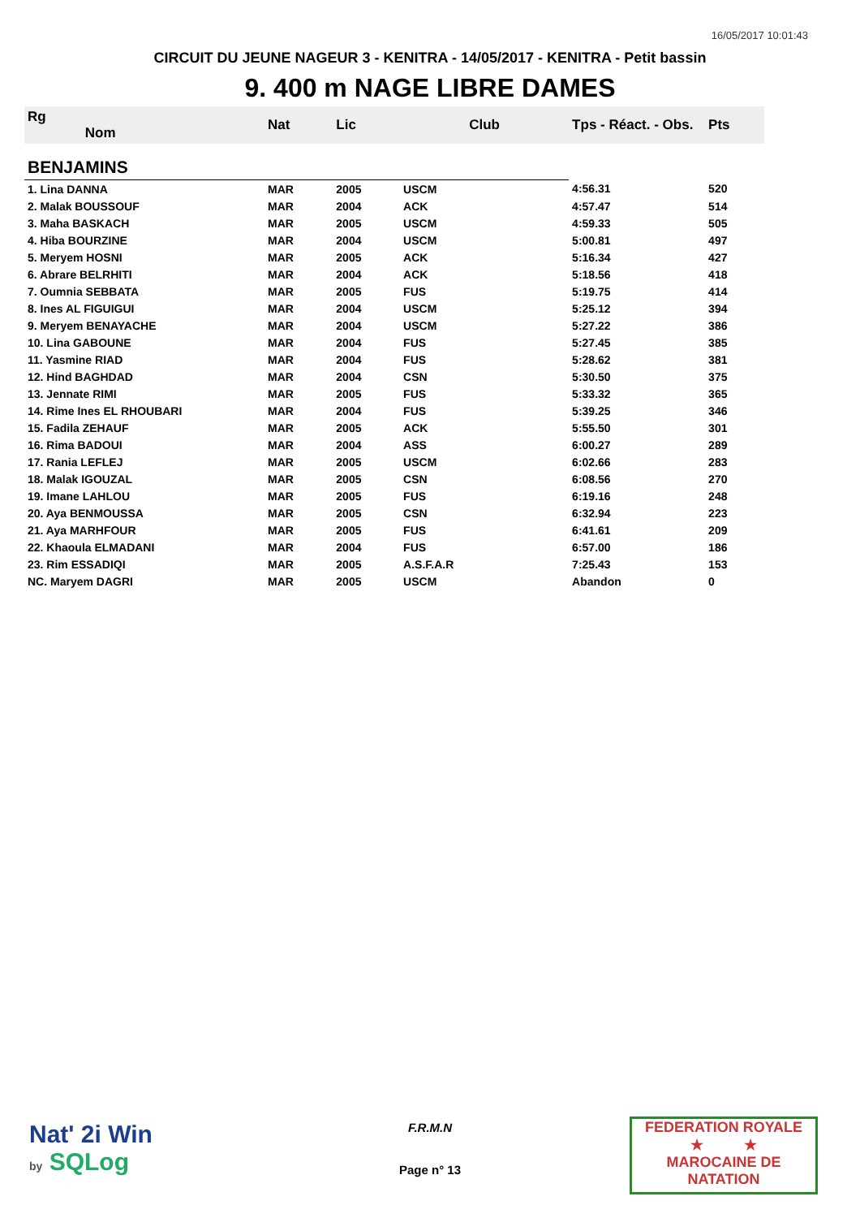16/05/2017 10:01:43
CIRCUIT DU JEUNE NAGEUR 3 - KENITRA - 14/05/2017 - KENITRA - Petit bassin
9. 400 m NAGE LIBRE DAMES
| Rg Nom | | Nat | Lic | Club | Tps - Réact. - Obs. | Pts |
| --- | --- | --- | --- | --- | --- | --- |
| BENJAMINS | | | | | | |
| 1. Lina DANNA | | MAR | 2005 | USCM | 4:56.31 | 520 |
| 2. Malak BOUSSOUF | | MAR | 2004 | ACK | 4:57.47 | 514 |
| 3. Maha BASKACH | | MAR | 2005 | USCM | 4:59.33 | 505 |
| 4. Hiba BOURZINE | | MAR | 2004 | USCM | 5:00.81 | 497 |
| 5. Meryem HOSNI | | MAR | 2005 | ACK | 5:16.34 | 427 |
| 6. Abrare BELRHITI | | MAR | 2004 | ACK | 5:18.56 | 418 |
| 7. Oumnia SEBBATA | | MAR | 2005 | FUS | 5:19.75 | 414 |
| 8. Ines AL FIGUIGUI | | MAR | 2004 | USCM | 5:25.12 | 394 |
| 9. Meryem BENAYACHE | | MAR | 2004 | USCM | 5:27.22 | 386 |
| 10. Lina GABOUNE | | MAR | 2004 | FUS | 5:27.45 | 385 |
| 11. Yasmine RIAD | | MAR | 2004 | FUS | 5:28.62 | 381 |
| 12. Hind BAGHDAD | | MAR | 2004 | CSN | 5:30.50 | 375 |
| 13. Jennate RIMI | | MAR | 2005 | FUS | 5:33.32 | 365 |
| 14. Rime Ines EL RHOUBARI | | MAR | 2004 | FUS | 5:39.25 | 346 |
| 15. Fadila ZEHAUF | | MAR | 2005 | ACK | 5:55.50 | 301 |
| 16. Rima BADOUI | | MAR | 2004 | ASS | 6:00.27 | 289 |
| 17. Rania LEFLEJ | | MAR | 2005 | USCM | 6:02.66 | 283 |
| 18. Malak IGOUZAL | | MAR | 2005 | CSN | 6:08.56 | 270 |
| 19. Imane LAHLOU | | MAR | 2005 | FUS | 6:19.16 | 248 |
| 20. Aya BENMOUSSA | | MAR | 2005 | CSN | 6:32.94 | 223 |
| 21. Aya MARHFOUR | | MAR | 2005 | FUS | 6:41.61 | 209 |
| 22. Khaoula ELMADANI | | MAR | 2004 | FUS | 6:57.00 | 186 |
| 23. Rim ESSADIQI | | MAR | 2005 | A.S.F.A.R | 7:25.43 | 153 |
| NC. Maryem DAGRI | | MAR | 2005 | USCM | Abandon | 0 |
Nat' 2i Win
by SQLog
F.R.M.N
Page n° 13
FEDERATION ROYALE
★ ★
MAROCAINE DE NATATION